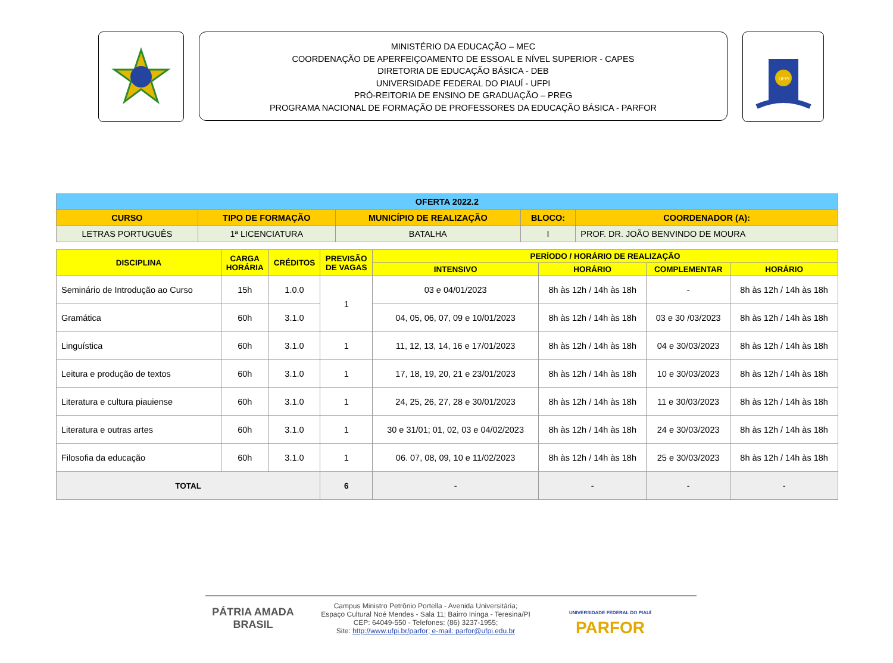MINISTÉRIO DA EDUCAÇÃO – MEC
COORDENAÇÃO DE APERFEIÇOAMENTO DE ESSOAL E NÍVEL SUPERIOR - CAPES
DIRETORIA DE EDUCAÇÃO BÁSICA - DEB
UNIVERSIDADE FEDERAL DO PIAUÍ - UFPI
PRÓ-REITORIA DE ENSINO DE GRADUAÇÃO – PREG
PROGRAMA NACIONAL DE FORMAÇÃO DE PROFESSORES DA EDUCAÇÃO BÁSICA - PARFOR
UFPI
| OFERTA 2022.2 | | | | |
| --- | --- | --- | --- | --- |
| CURSO | TIPO DE FORMAÇÃO | MUNICÍPIO DE REALIZAÇÃO | BLOCO: | COORDENADOR (A): |
| LETRAS PORTUGUÊS | 1ª LICENCIATURA | BATALHA | I | PROF. DR. JOÃO BENVINDO DE MOURA |
| DISCIPLINA | CARGA HORÁRIA | CRÉDITOS | PREVISÃO DE VAGAS | PERÍODO / HORÁRIO DE REALIZAÇÃO | | | |
| --- | --- | --- | --- | --- | --- | --- | --- |
| | | | | INTENSIVO | HORÁRIO | COMPLEMENTAR | HORÁRIO |
| Seminário de Introdução ao Curso | 15h | 1.0.0 | 1 | 03 e 04/01/2023 | 8h às 12h / 14h às 18h | - | 8h às 12h / 14h às 18h |
| Gramática | 60h | 3.1.0 | | 04, 05, 06, 07, 09 e 10/01/2023 | 8h às 12h / 14h às 18h | 03 e 30 /03/2023 | 8h às 12h / 14h às 18h |
| Linguística | 60h | 3.1.0 | 1 | 11, 12, 13, 14, 16 e 17/01/2023 | 8h às 12h / 14h às 18h | 04 e 30/03/2023 | 8h às 12h / 14h às 18h |
| Leitura e produção de textos | 60h | 3.1.0 | 1 | 17, 18, 19, 20, 21 e 23/01/2023 | 8h às 12h / 14h às 18h | 10 e 30/03/2023 | 8h às 12h / 14h às 18h |
| Literatura e cultura piauiense | 60h | 3.1.0 | 1 | 24, 25, 26, 27, 28 e 30/01/2023 | 8h às 12h / 14h às 18h | 11 e 30/03/2023 | 8h às 12h / 14h às 18h |
| Literatura e outras artes | 60h | 3.1.0 | 1 | 30 e 31/01; 01, 02, 03 e 04/02/2023 | 8h às 12h / 14h às 18h | 24 e 30/03/2023 | 8h às 12h / 14h às 18h |
| Filosofia da educação | 60h | 3.1.0 | 1 | 06. 07, 08, 09, 10 e 11/02/2023 | 8h às 12h / 14h às 18h | 25 e 30/03/2023 | 8h às 12h / 14h às 18h |
| TOTAL | | | 6 | - | - | - | - |
PÁTRIA AMADA
BRASIL
Campus Ministro Petrônio Portella - Avenida Universitária;
Espaço Cultural Noé Mendes - Sala 11; Bairro Ininga - Teresina/PI
CEP: 64049-550 - Telefones: (86) 3237-1955;
Site: http://www.ufpi.br/parfor; e-mail: parfor@ufpi.edu.br
UNIVERSIDADE FEDERAL DO PIAUÍ
PARFOR